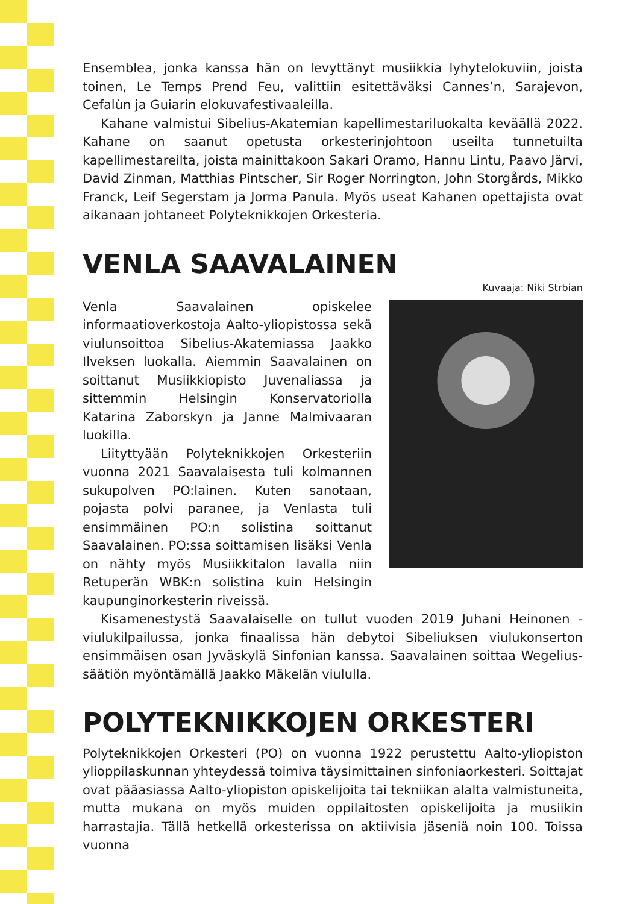Ensemblea, jonka kanssa hän on levyttänyt musiikkia lyhytelokuviin, joista toinen, Le Temps Prend Feu, valittiin esitettäväksi Cannes’n, Sarajevon, Cefalùn ja Guiarin elokuvafestivaaleilla.
Kahane valmistui Sibelius-Akatemian kapellimestariluokalta keväällä 2022. Kahane on saanut opetusta orkesterinjohtoon useilta tunnetuilta kapellimestareilta, joista mainittakoon Sakari Oramo, Hannu Lintu, Paavo Järvi, David Zinman, Matthias Pintscher, Sir Roger Norrington, John Storgårds, Mikko Franck, Leif Segerstam ja Jorma Panula. Myös useat Kahanen opettajista ovat aikanaan johtaneet Polyteknikkojen Orkesteria.
VENLA SAAVALAINEN
Kuvaaja: Niki Strbian
Venla Saavalainen opiskelee informaatioverkostoja Aalto-yliopistossa sekä viulunsoittoa Sibelius-Akatemiassa Jaakko Ilveksen luokalla. Aiemmin Saavalainen on soittanut Musiikkiopisto Juvenaliassa ja sittemmin Helsingin Konservatoriolla Katarina Zaborskyn ja Janne Malmivaaran luokilla.
Liityttyään Polyteknikkojen Orkesteriin vuonna 2021 Saavalaisesta tuli kolmannen sukupolven PO:lainen. Kuten sanotaan, pojasta polvi paranee, ja Venlasta tuli ensimmäinen PO:n solistina soittanut Saavalainen. PO:ssa soittamisen lisäksi Venla on nähty myös Musiikkitalon lavalla niin Retuperän WBK:n solistina kuin Helsingin kaupunginorkesterin riveissä.
Kisamenestystä Saavalaiselle on tullut vuoden 2019 Juhani Heinonen -viulukilpailussa, jonka finaalissa hän debytoi Sibeliuksen viulukonserton ensimmäisen osan Jyväskylä Sinfonian kanssa. Saavalainen soittaa Wegelius-säätiön myöntämällä Jaakko Mäkelän viululla.
POLYTEKNIKKOJEN ORKESTERI
Polyteknikkojen Orkesteri (PO) on vuonna 1922 perustettu Aalto-yliopiston ylioppilaskunnan yhteydessä toimiva täysimittainen sinfoniaorkesteri. Soittajat ovat pääasiassa Aalto-yliopiston opiskelijoita tai tekniikan alalta valmistuneita, mutta mukana on myös muiden oppilaitosten opiskelijoita ja musiikin harrastajia. Tällä hetkellä orkesterissa on aktiivisia jäseniä noin 100. Toissa vuonna